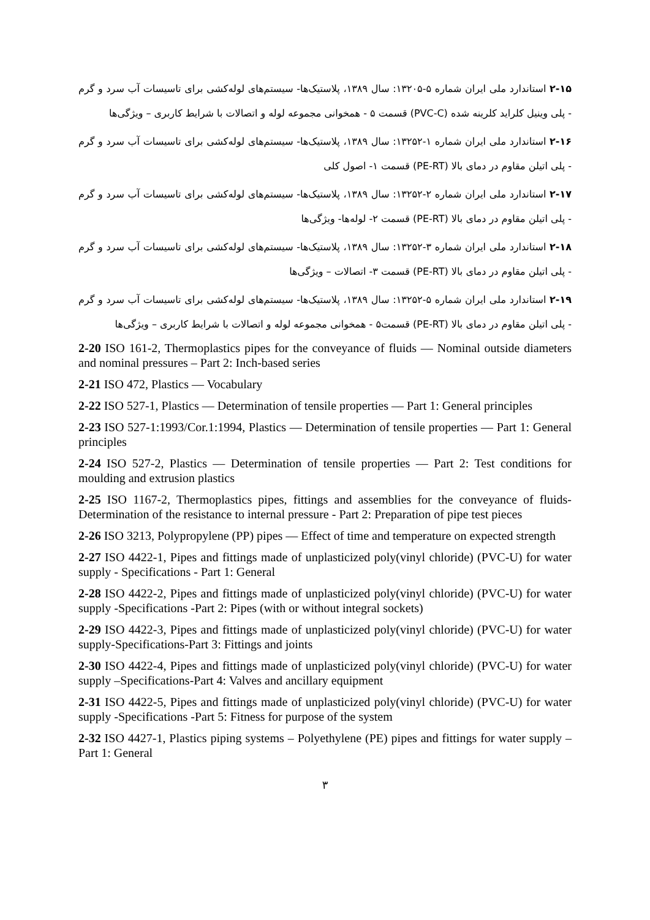۲-۱۵ استاندارد ملی ایران شماره ۵-۱۳۲۰۵: سال ۱۳۸۹، پلاستیک‌ها- سیستم‌های لوله‌کشی برای تاسیسات آب سرد و گرم - پلی وینیل کلراید کلرینه شده (PVC-C) قسمت ۵ - همخوانی مجموعه لوله و اتصالات با شرایط کاربری – ویژگی‌ها
۲-۱۶ استاندارد ملی ایران شماره ۱-۱۳۲۵۲: سال ۱۳۸۹، پلاستیک‌ها- سیستم‌های لوله‌کشی برای تاسیسات آب سرد و گرم - پلی اتیلن مقاوم در دمای بالا (PE-RT) قسمت ۱- اصول کلی
۲-۱۷ استاندارد ملی ایران شماره ۲-۱۳۲۵۲: سال ۱۳۸۹، پلاستیک‌ها- سیستم‌های لوله‌کشی برای تاسیسات آب سرد و گرم - پلی اتیلن مقاوم در دمای بالا (PE-RT) قسمت ۲- لوله‌ها- ویژگی‌ها
۲-۱۸ استاندارد ملی ایران شماره ۳-۱۳۲۵۲: سال ۱۳۸۹، پلاستیک‌ها- سیستم‌های لوله‌کشی برای تاسیسات آب سرد و گرم - پلی اتیلن مقاوم در دمای بالا (PE-RT) قسمت ۳- اتصالات – ویژگی‌ها
۲-۱۹ استاندارد ملی ایران شماره ۵-۱۳۲۵۲: سال ۱۳۸۹، پلاستیک‌ها- سیستم‌های لوله‌کشی برای تاسیسات آب سرد و گرم - پلی اتیلن مقاوم در دمای بالا (PE-RT) قسمت۵ - همخوانی مجموعه لوله و اتصالات با شرایط کاربری – ویژگی‌ها
2-20 ISO 161-2, Thermoplastics pipes for the conveyance of fluids — Nominal outside diameters and nominal pressures – Part 2: Inch-based series
2-21 ISO 472, Plastics — Vocabulary
2-22 ISO 527-1, Plastics — Determination of tensile properties — Part 1: General principles
2-23 ISO 527-1:1993/Cor.1:1994, Plastics — Determination of tensile properties — Part 1: General principles
2-24 ISO 527-2, Plastics — Determination of tensile properties — Part 2: Test conditions for moulding and extrusion plastics
2-25 ISO 1167-2, Thermoplastics pipes, fittings and assemblies for the conveyance of fluids- Determination of the resistance to internal pressure - Part 2: Preparation of pipe test pieces
2-26 ISO 3213, Polypropylene (PP) pipes — Effect of time and temperature on expected strength
2-27 ISO 4422-1, Pipes and fittings made of unplasticized poly(vinyl chloride) (PVC-U) for water supply - Specifications - Part 1: General
2-28 ISO 4422-2, Pipes and fittings made of unplasticized poly(vinyl chloride) (PVC-U) for water supply -Specifications -Part 2: Pipes (with or without integral sockets)
2-29 ISO 4422-3, Pipes and fittings made of unplasticized poly(vinyl chloride) (PVC-U) for water supply-Specifications-Part 3: Fittings and joints
2-30 ISO 4422-4, Pipes and fittings made of unplasticized poly(vinyl chloride) (PVC-U) for water supply –Specifications-Part 4: Valves and ancillary equipment
2-31 ISO 4422-5, Pipes and fittings made of unplasticized poly(vinyl chloride) (PVC-U) for water supply -Specifications -Part 5: Fitness for purpose of the system
2-32 ISO 4427-1, Plastics piping systems – Polyethylene (PE) pipes and fittings for water supply – Part 1: General
۳